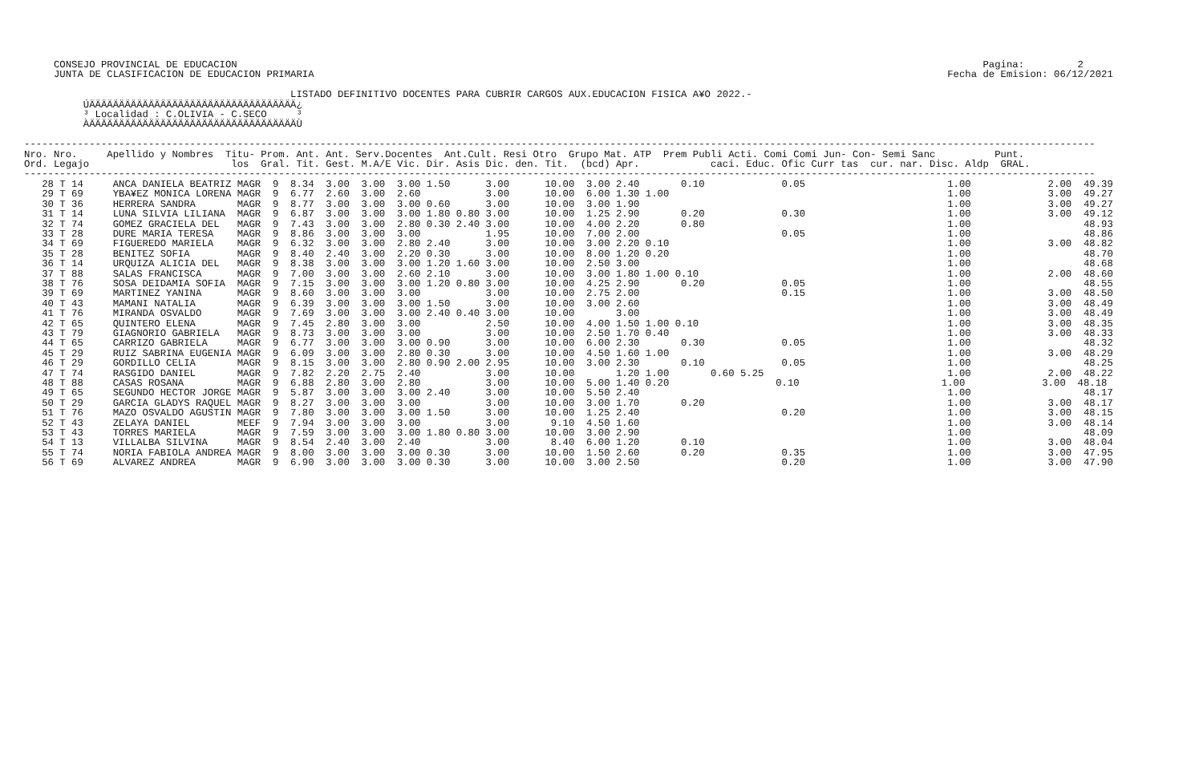CONSEJO PROVINCIAL DE EDUCACION                                                                                                                              Pagina:         2
     JUNTA DE CLASIFICACION DE EDUCACION PRIMARIA                                                                                                           Fecha de Emision: 06/12/2021

                                             LISTADO DEFINITIVO DOCENTES PARA CUBRIR CARGOS AUX.EDUCACION FISICA A¥O 2022.-
          ÚÄÄÄÄÄÄÄÄÄÄÄÄÄÄÄÄÄÄÄÄÄÄÄÄÄÄÄÄÄÄÄÄÄÄÄ¿
          ³ Localidad : C.OLIVIA - C.SECO     ³
          ÀÄÄÄÄÄÄÄÄÄÄÄÄÄÄÄÄÄÄÄÄÄÄÄÄÄÄÄÄÄÄÄÄÄÄÄÙ

-------------------------------------------------------------------------------------------------------------------------------------------------------------------------------------
Nro. Nro.     Apellido y Nombres  Titu- Prom. Ant. Ant. Serv.Docentes  Ant.Cult. Resi Otro  Grupo Mat. ATP  Prem Publi Acti. Comi Comi Jun- Con- Semi Sanc          Punt.
Ord. Legajo                        los  Gral. Tit. Gest. M.A/E Vic. Dir. Asis Dic. den. Tit.  (bcd) Apr.            caci. Educ. Ofic Curr tas  cur. nar. Disc. Aldp  GRAL.
-------------------------------------------------------------------------------------------------------------------------------------------------------------------------------------
   28 T 14     ANCA DANIELA BEATRIZ MAGR  9  8.34  3.00  3.00  3.00 1.50      3.00      10.00  3.00 2.40       0.10             0.05                        1.00             2.00  49.39
   29 T 69     YBA¥EZ MONICA LORENA MAGR  9  6.77  2.60  3.00  2.60           3.00      10.00  6.00 1.30 1.00                                               1.00             3.00  49.27
   30 T 36     HERRERA SANDRA       MAGR  9  8.77  3.00  3.00  3.00 0.60      3.00      10.00  3.00 1.90                                                    1.00             3.00  49.27
   31 T 14     LUNA SILVIA LILIANA  MAGR  9  6.87  3.00  3.00  3.00 1.80 0.80 3.00      10.00  1.25 2.90       0.20             0.30                        1.00             3.00  49.12
   32 T 74     GOMEZ GRACIELA DEL   MAGR  9  7.43  3.00  3.00  2.80 0.30 2.40 3.00      10.00  4.00 2.20       0.80                                         1.00                   48.93
   33 T 28     DURE MARIA TERESA    MAGR  9  8.86  3.00  3.00  3.00           1.95      10.00  7.00 2.00                        0.05                        1.00                   48.86
   34 T 69     FIGUEREDO MARIELA    MAGR  9  6.32  3.00  3.00  2.80 2.40      3.00      10.00  3.00 2.20 0.10                                               1.00             3.00  48.82
   35 T 28     BENITEZ SOFIA        MAGR  9  8.40  2.40  3.00  2.20 0.30      3.00      10.00  8.00 1.20 0.20                                               1.00                   48.70
   36 T 14     URQUIZA ALICIA DEL   MAGR  9  8.38  3.00  3.00  3.00 1.20 1.60 3.00      10.00  2.50 3.00                                                    1.00                   48.68
   37 T 88     SALAS FRANCISCA      MAGR  9  7.00  3.00  3.00  2.60 2.10      3.00      10.00  3.00 1.80 1.00 0.10                                          1.00             2.00  48.60
   38 T 76     SOSA DEIDAMIA SOFIA  MAGR  9  7.15  3.00  3.00  3.00 1.20 0.80 3.00      10.00  4.25 2.90       0.20             0.05                        1.00                   48.55
   39 T 69     MARTINEZ YANINA      MAGR  9  8.60  3.00  3.00  3.00           3.00      10.00  2.75 2.00                        0.15                        1.00             3.00  48.50
   40 T 43     MAMANI NATALIA       MAGR  9  6.39  3.00  3.00  3.00 1.50      3.00      10.00  3.00 2.60                                                    1.00             3.00  48.49
   41 T 76     MIRANDA OSVALDO      MAGR  9  7.69  3.00  3.00  3.00 2.40 0.40 3.00      10.00       3.00                                                    1.00             3.00  48.49
   42 T 65     QUINTERO ELENA       MAGR  9  7.45  2.80  3.00  3.00           2.50      10.00  4.00 1.50 1.00 0.10                                          1.00             3.00  48.35
   43 T 79     GIAGNORIO GABRIELA   MAGR  9  8.73  3.00  3.00  3.00           3.00      10.00  2.50 1.70 0.40                                               1.00             3.00  48.33
   44 T 65     CARRIZO GABRIELA     MAGR  9  6.77  3.00  3.00  3.00 0.90      3.00      10.00  6.00 2.30       0.30             0.05                        1.00                   48.32
   45 T 29     RUIZ SABRINA EUGENIA MAGR  9  6.09  3.00  3.00  2.80 0.30      3.00      10.00  4.50 1.60 1.00                                               1.00             3.00  48.29
   46 T 29     GORDILLO CELIA       MAGR  9  8.15  3.00  3.00  2.80 0.90 2.00 2.95      10.00  3.00 2.30       0.10             0.05                        1.00                   48.25
   47 T 74     RASGIDO DANIEL       MAGR  9  7.82  2.20  2.75  2.40           3.00      10.00       1.20 1.00       0.60 5.25                               1.00             2.00  48.22
   48 T 88     CASAS ROSANA         MAGR  9  6.88  2.80  3.00  2.80           3.00      10.00  5.00 1.40 0.20                  0.10                        1.00             3.00  48.18
   49 T 65     SEGUNDO HECTOR JORGE MAGR  9  5.87  3.00  3.00  3.00 2.40      3.00      10.00  5.50 2.40                                                    1.00                   48.17
   50 T 29     GARCIA GLADYS RAQUEL MAGR  9  8.27  3.00  3.00  3.00           3.00      10.00  3.00 1.70       0.20                                         1.00             3.00  48.17
   51 T 76     MAZO OSVALDO AGUSTIN MAGR  9  7.80  3.00  3.00  3.00 1.50      3.00      10.00  1.25 2.40                        0.20                        1.00             3.00  48.15
   52 T 43     ZELAYA DANIEL        MEEF  9  7.94  3.00  3.00  3.00           3.00       9.10  4.50 1.60                                                    1.00             3.00  48.14
   53 T 43     TORRES MARIELA       MAGR  9  7.59  3.00  3.00  3.00 1.80 0.80 3.00      10.00  3.00 2.90                                                    1.00                   48.09
   54 T 13     VILLALBA SILVINA     MAGR  9  8.54  2.40  3.00  2.40           3.00       8.40  6.00 1.20       0.10                                         1.00             3.00  48.04
   55 T 74     NORIA FABIOLA ANDREA MAGR  9  8.00  3.00  3.00  3.00 0.30      3.00      10.00  1.50 2.60       0.20             0.35                        1.00             3.00  47.95
   56 T 69     ALVAREZ ANDREA       MAGR  9  6.90  3.00  3.00  3.00 0.30      3.00      10.00  3.00 2.50                        0.20                        1.00             3.00  47.90